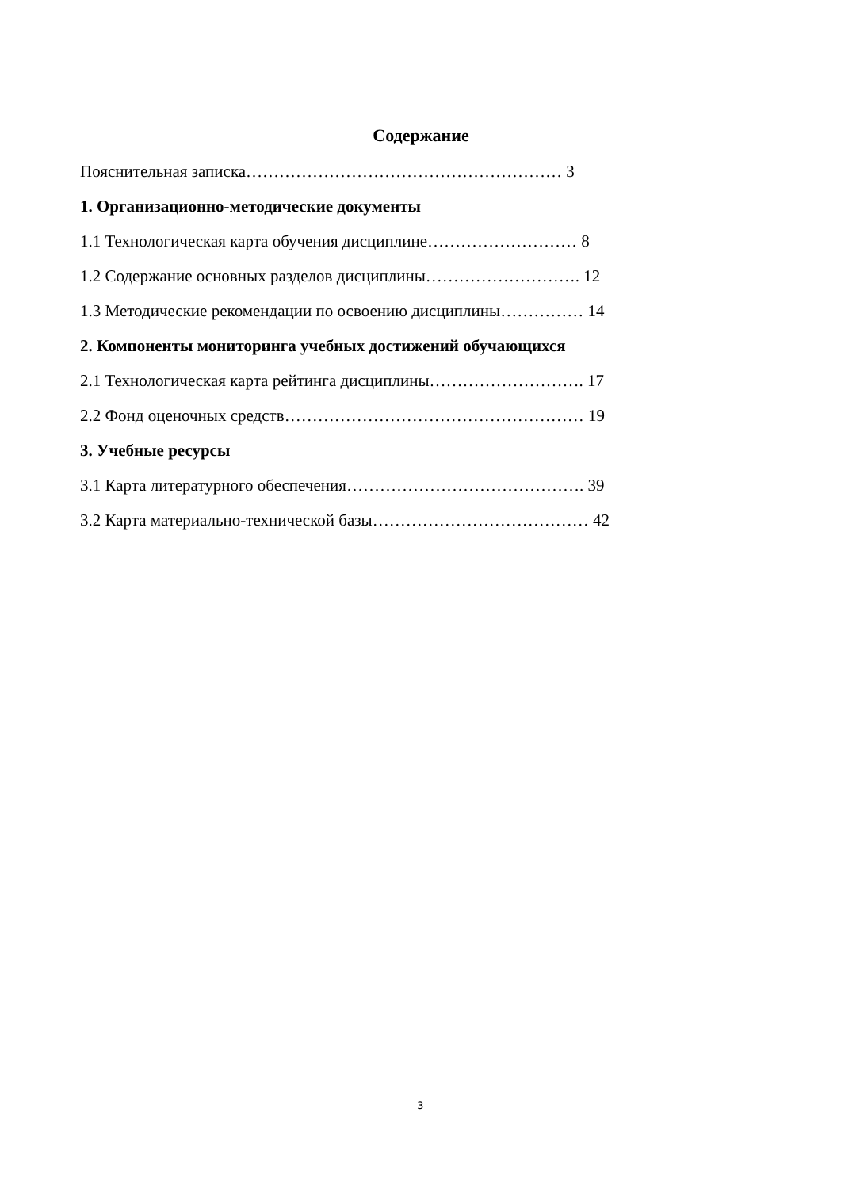Содержание
Пояснительная записка………………………………………………… 3
1. Организационно-методические документы
1.1 Технологическая карта обучения дисциплине……………………… 8
1.2 Содержание основных разделов дисциплины………………………. 12
1.3 Методические рекомендации по освоению дисциплины…………… 14
2. Компоненты мониторинга учебных достижений обучающихся
2.1 Технологическая карта рейтинга дисциплины………………………. 17
2.2 Фонд оценочных средств……………………………………………… 19
3. Учебные ресурсы
3.1 Карта литературного обеспечения……………………………………. 39
3.2 Карта материально-технической базы………………………………… 42
3